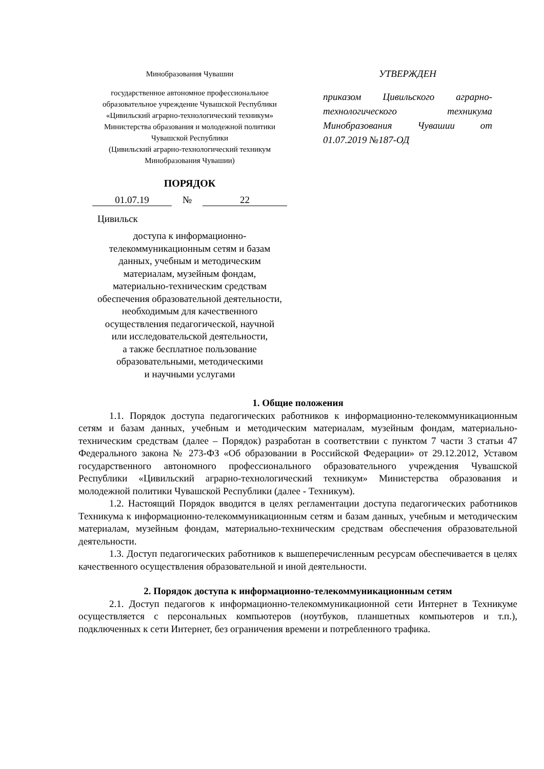Минобразования Чувашии
государственное автономное профессиональное образовательное учреждение Чувашской Республики «Цивильский аграрно-технологический техникум» Министерства образования и молодежной политики Чувашской Республики
(Цивильский аграрно-технологический техникум Минобразования Чувашии)
ПОРЯДОК
01.07.19 № 22
Цивильск
доступа к информационно-телекоммуникационным сетям и базам данных, учебным и методическим материалам, музейным фондам, материально-техническим средствам обеспечения образовательной деятельности, необходимым для качественного осуществления педагогической, научной или исследовательской деятельности,
а также бесплатное пользование образовательными, методическими
и научными услугами
УТВЕРЖДЕН
приказом Цивильского аграрно-технологического техникума Минобразования Чувашии от 01.07.2019 №187-ОД
1. Общие положения
1.1. Порядок доступа педагогических работников к информационно-телекоммуникационным сетям и базам данных, учебным и методическим материалам, музейным фондам, материально-техническим средствам (далее – Порядок) разработан в соответствии с пунктом 7 части 3 статьи 47 Федерального закона № 273-ФЗ «Об образовании в Российской Федерации» от 29.12.2012, Уставом государственного автономного профессионального образовательного учреждения Чувашской Республики «Цивильский аграрно-технологический техникум» Министерства образования и молодежной политики Чувашской Республики (далее - Техникум).
1.2. Настоящий Порядок вводится в целях регламентации доступа педагогических работников Техникума к информационно-телекоммуникационным сетям и базам данных, учебным и методическим материалам, музейным фондам, материально-техническим средствам обеспечения образовательной деятельности.
1.3. Доступ педагогических работников к вышеперечисленным ресурсам обеспечивается в целях качественного осуществления образовательной и иной деятельности.
2. Порядок доступа к информационно-телекоммуникационным сетям
2.1. Доступ педагогов к информационно-телекоммуникационной сети Интернет в Техникуме осуществляется с персональных компьютеров (ноутбуков, планшетных компьютеров и т.п.), подключенных к сети Интернет, без ограничения времени и потребленного трафика.